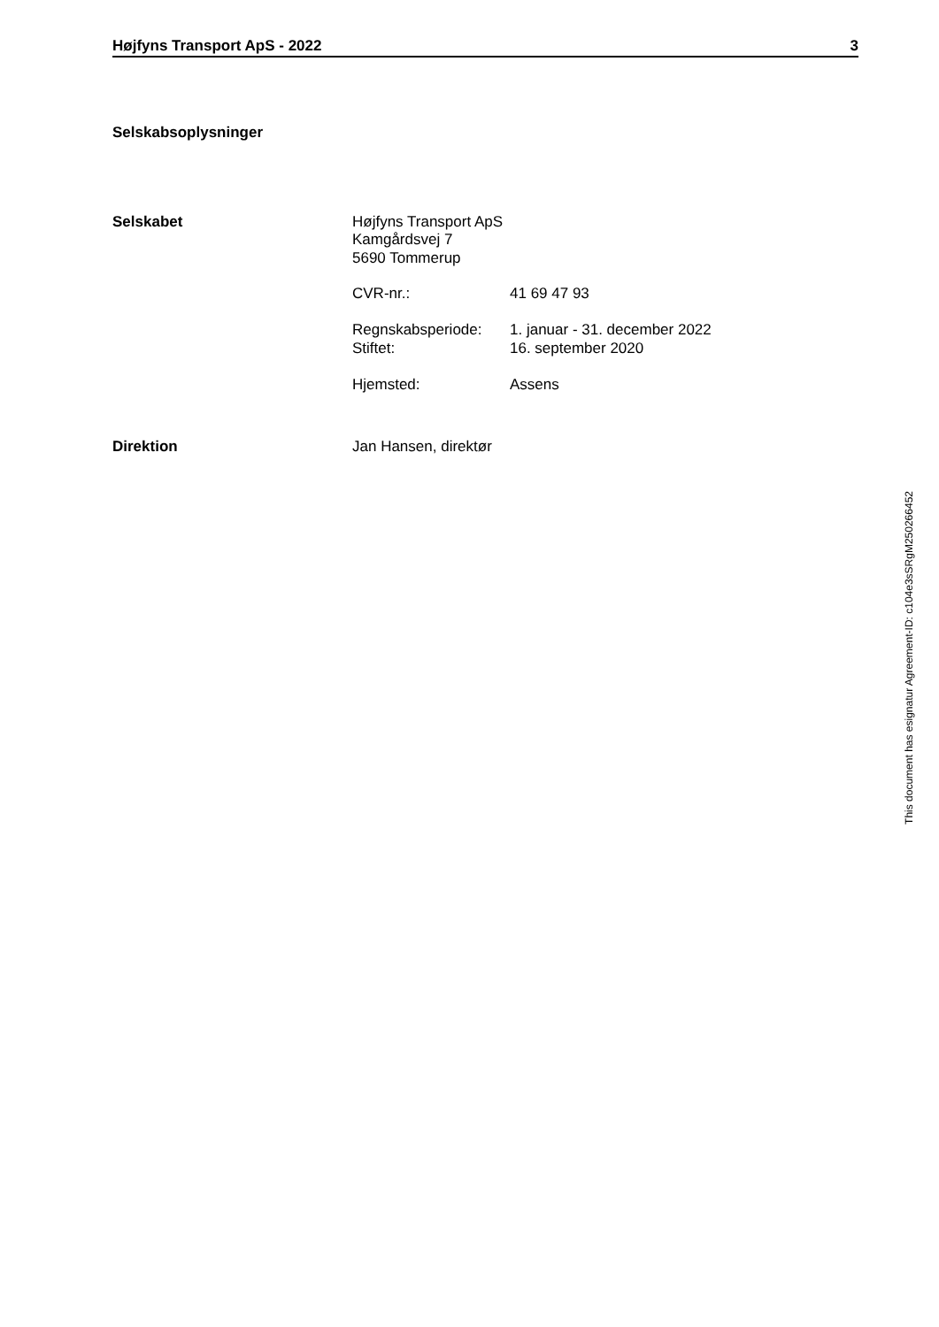Højfyns Transport ApS - 2022 3
Selskabsoplysninger
Selskabet Højfyns Transport ApS
Kamgårdsvej 7
5690 Tommerup
CVR-nr.: 41 69 47 93
Regnskabsperiode: 1. januar - 31. december 2022
Stiftet: 16. september 2020
Hjemsted: Assens
Direktion Jan Hansen, direktør
This document has esignatur Agreement-ID: c104e3sSRgM250266452